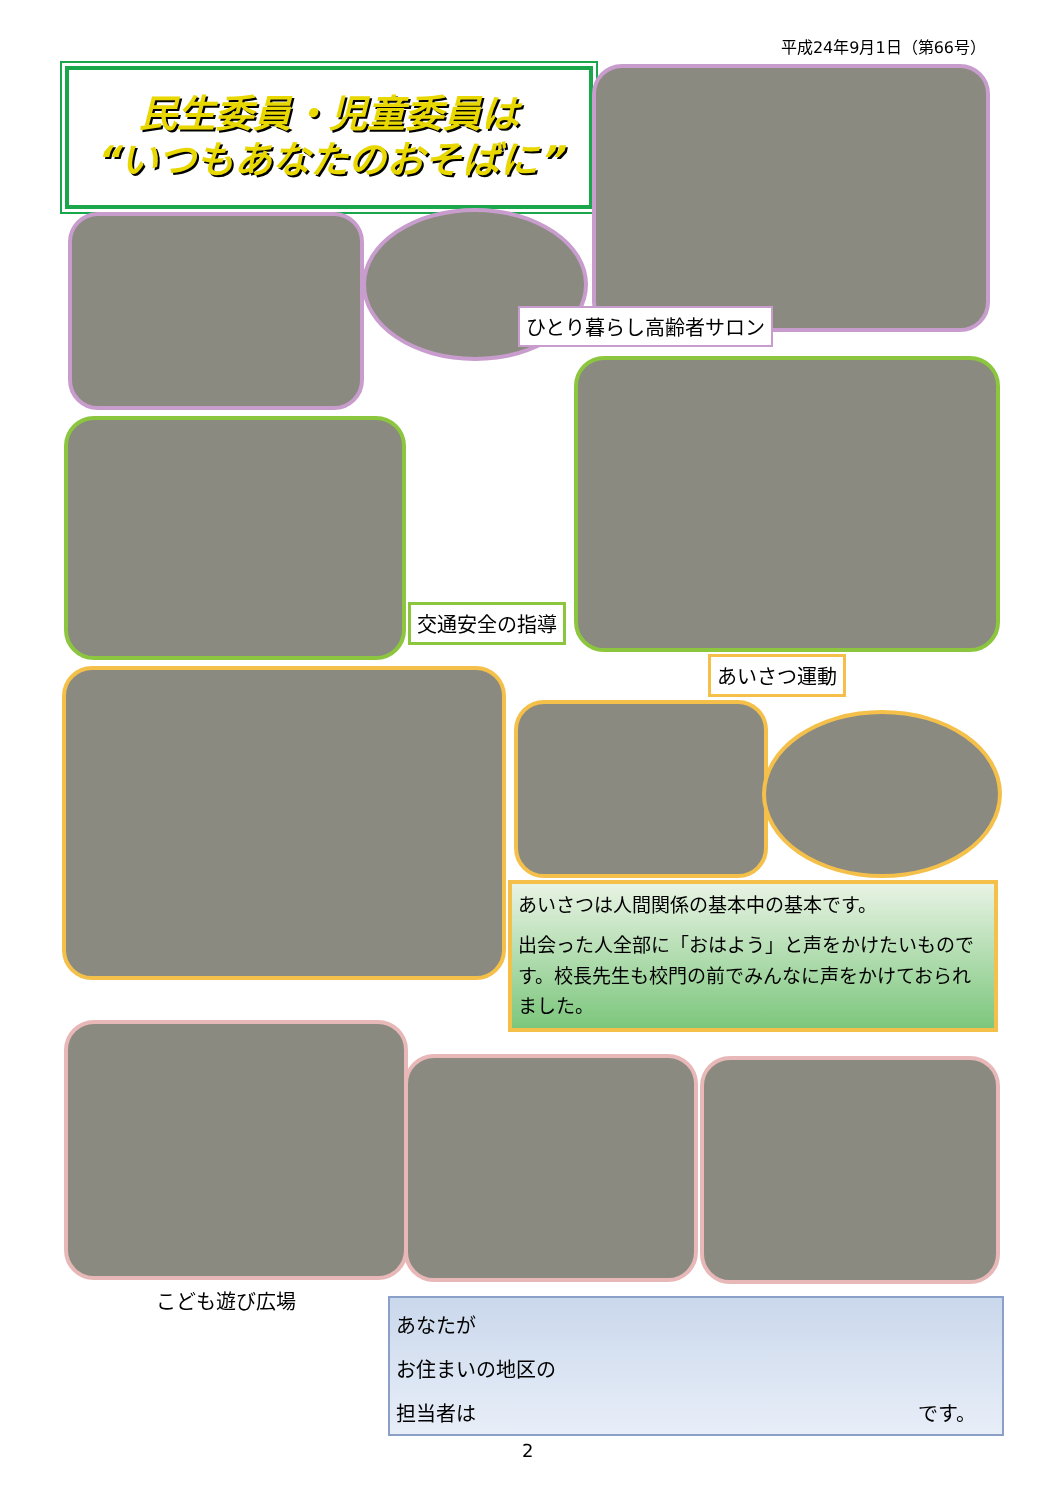平成24年9月1日（第66号）
民生委員・児童委員は
“いつもあなたのおそばに”
ひとり暮らし高齢者サロン
交通安全の指導
あいさつ運動
あいさつは人間関係の基本中の基本です。
出会った人全部に「おはよう」と声をかけたいものです。校長先生も校門の前でみんなに声をかけておられました。
こども遊び広場
あなたが
お住まいの地区の
担当者は です。
2